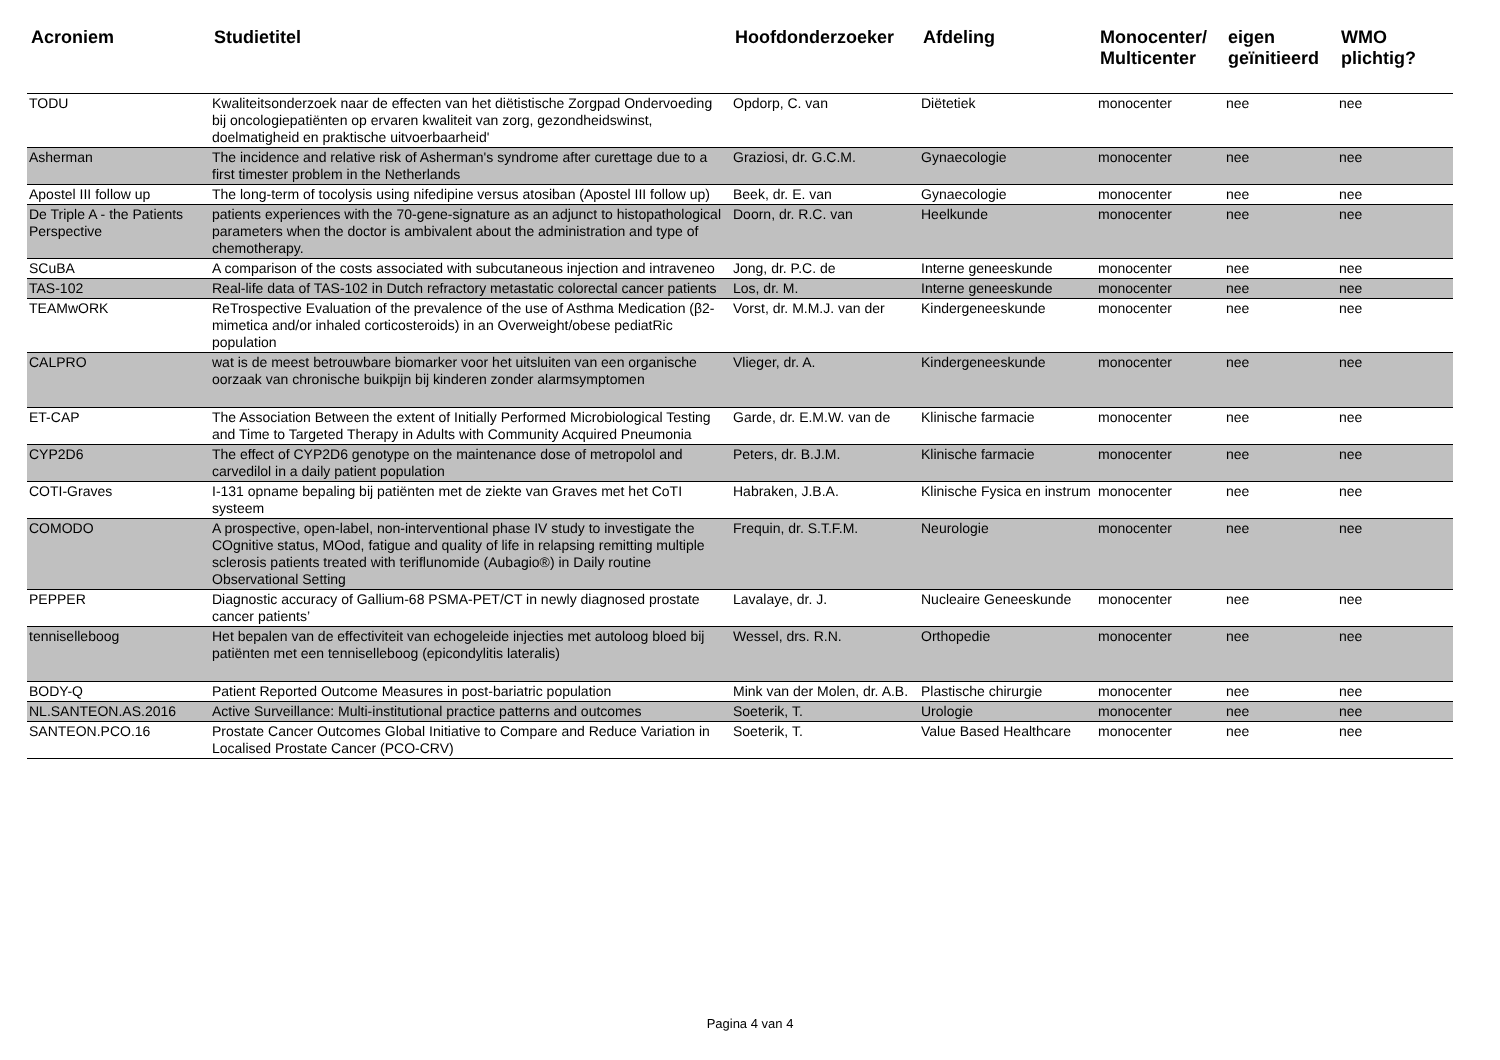| Acroniem | Studietitel | Hoofdonderzoeker | Afdeling | Monocenter/ Multicenter | eigen geïnitieerd | WMO plichtig? |
| --- | --- | --- | --- | --- | --- | --- |
| TODU | Kwaliteitsonderzoek naar de effecten van het diëtistische Zorgpad Ondervoeding bij oncologiepatiënten op ervaren kwaliteit van zorg, gezondheidswinst, doelmatigheid en praktische uitvoerbaarheid' | Opdorp, C. van | Diëtetiek | monocenter | nee | nee |
| Asherman | The incidence and relative risk of Asherman's syndrome after curettage due to a first timester problem in the Netherlands | Graziosi, dr. G.C.M. | Gynaecologie | monocenter | nee | nee |
| Apostel III follow up | The long-term of tocolysis using nifedipine versus atosiban (Apostel III follow up) | Beek, dr. E. van | Gynaecologie | monocenter | nee | nee |
| De Triple A - the Patients Perspective | patients experiences with the 70-gene-signature as an adjunct to histopathological parameters when the doctor is ambivalent about the administration and type of chemotherapy. | Doorn, dr. R.C. van | Heelkunde | monocenter | nee | nee |
| SCuBA | A comparison of the costs associated with subcutaneous injection and intraveneo | Jong, dr. P.C. de | Interne geneeskunde | monocenter | nee | nee |
| TAS-102 | Real-life data of TAS-102 in Dutch refractory metastatic colorectal cancer patients | Los, dr. M. | Interne geneeskunde | monocenter | nee | nee |
| TEAMwORK | ReTrospective Evaluation of the prevalence of the use of Asthma Medication (β2-mimetica and/or inhaled corticosteroids) in an Overweight/obese pediatRic population | Vorst, dr. M.M.J. van der | Kindergeneeskunde | monocenter | nee | nee |
| CALPRO | wat is de meest betrouwbare biomarker voor het uitsluiten van een organische oorzaak van chronische buikpijn bij kinderen zonder alarmsymptomen | Vlieger, dr. A. | Kindergeneeskunde | monocenter | nee | nee |
| ET-CAP | The Association Between the extent of Initially Performed Microbiological Testing and Time to Targeted Therapy in Adults with Community Acquired Pneumonia | Garde, dr. E.M.W. van de | Klinische farmacie | monocenter | nee | nee |
| CYP2D6 | The effect of CYP2D6 genotype on the maintenance dose of metropolol and carvedilol in a daily patient population | Peters, dr. B.J.M. | Klinische farmacie | monocenter | nee | nee |
| COTI-Graves | I-131 opname bepaling bij patiënten met de ziekte van Graves met het CoTI systeem | Habraken, J.B.A. | Klinische Fysica en instrum | monocenter | nee | nee |
| COMODO | A prospective, open-label, non-interventional phase IV study to investigate the COgnitive status, MOod, fatigue and quality of life in relapsing remitting multiple sclerosis patients treated with teriflunomide (Aubagio®) in Daily routine Observational Setting | Frequin, dr. S.T.F.M. | Neurologie | monocenter | nee | nee |
| PEPPER | Diagnostic accuracy of Gallium-68 PSMA-PET/CT in newly diagnosed prostate cancer patients’ | Lavalaye, dr. J. | Nucleaire Geneeskunde | monocenter | nee | nee |
| tenniselleboog | Het bepalen van de effectiviteit van echogeleide injecties met autoloog bloed bij patiënten met een tenniselleboog (epicondylitis lateralis) | Wessel, drs. R.N. | Orthopedie | monocenter | nee | nee |
| BODY-Q | Patient Reported Outcome Measures in post-bariatric population | Mink van der Molen, dr. A.B. | Plastische chirurgie | monocenter | nee | nee |
| NL.SANTEON.AS.2016 | Active Surveillance: Multi-institutional practice patterns and outcomes | Soeterik, T. | Urologie | monocenter | nee | nee |
| SANTEON.PCO.16 | Prostate Cancer Outcomes Global Initiative to Compare and Reduce Variation in Localised Prostate Cancer (PCO-CRV) | Soeterik, T. | Value Based Healthcare | monocenter | nee | nee |
Pagina 4 van 4